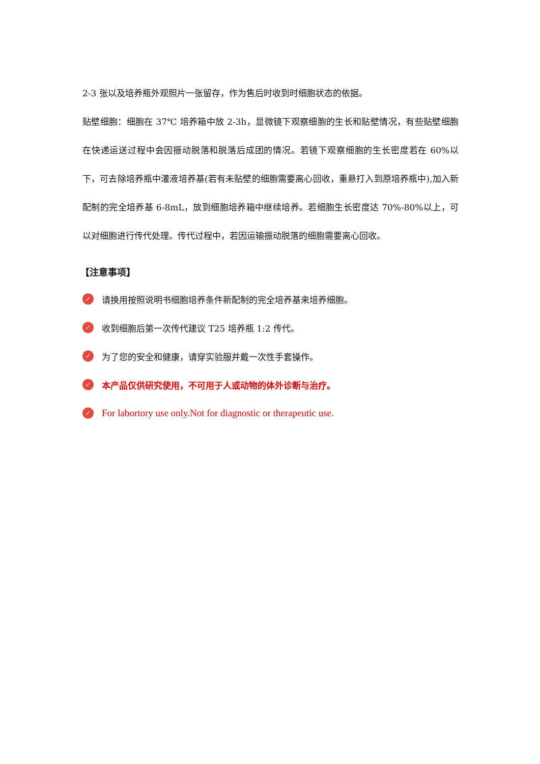2-3 张以及培养瓶外观照片一张留存，作为售后时收到时细胞状态的依据。
贴壁细胞：细胞在 37℃ 培养箱中放 2-3h，显微镜下观察细胞的生长和贴壁情况，有些贴壁细胞在快递运送过程中会因振动脱落和脱落后成团的情况。若镜下观察细胞的生长密度若在 60%以下，可去除培养瓶中灌液培养基(若有未贴壁的细胞需要离心回收，重悬打入到原培养瓶中),加入新配制的完全培养基 6-8mL，放到细胞培养箱中继续培养。若细胞生长密度达 70%-80%以上，可以对细胞进行传代处理。传代过程中，若因运输振动脱落的细胞需要离心回收。
【注意事项】
✓ 请换用按照说明书细胞培养条件新配制的完全培养基来培养细胞。
✓ 收到细胞后第一次传代建议 T25 培养瓶 1:2 传代。
✓ 为了您的安全和健康，请穿实验服并戴一次性手套操作。
✓ 本产品仅供研究使用，不可用于人或动物的体外诊断与治疗。
✓ For labortory use only.Not for diagnostic or therapeutic use.